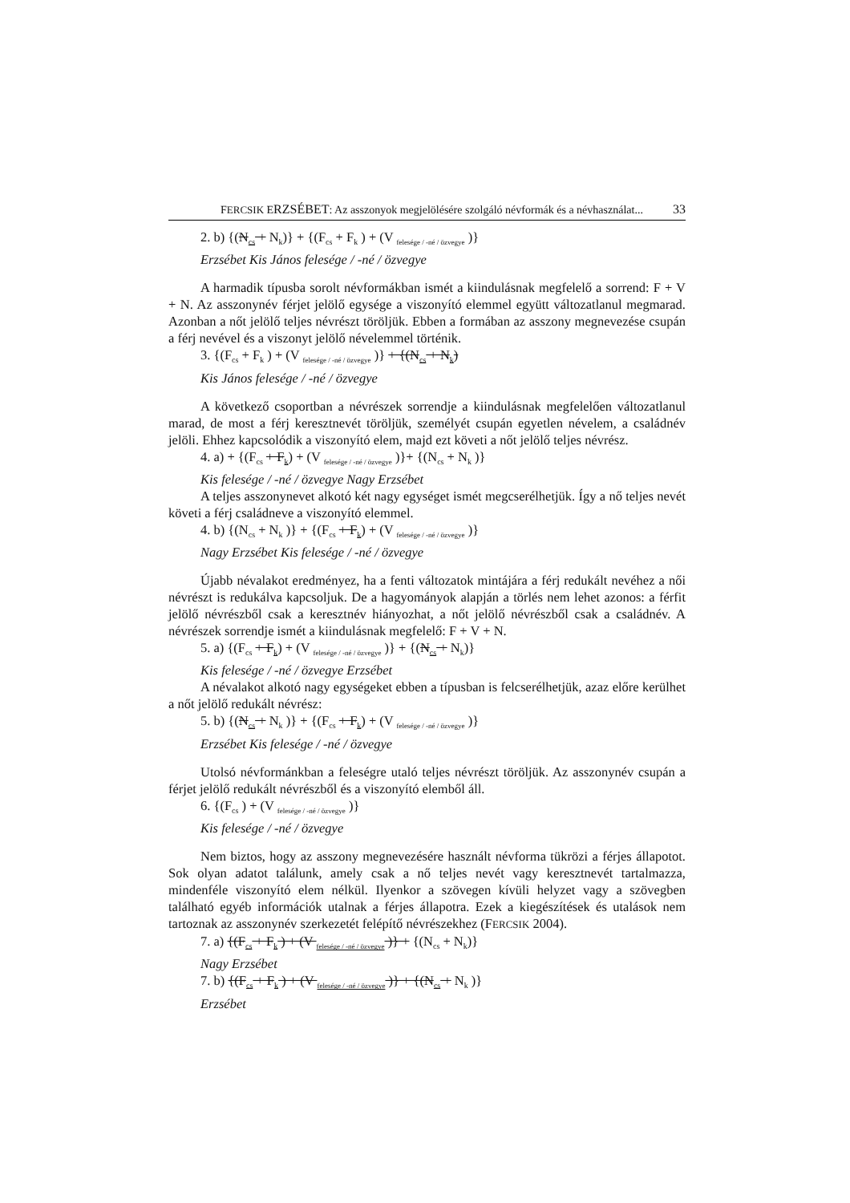FERCSIK ERZSÉBET: Az asszonyok megjelölésére szolgáló névformák és a névhasználat... 33
2. b) {(N<sub>cs</sub> + N<sub>k</sub>)} + {(F<sub>cs</sub> + F<sub>k</sub> ) + (V <sub>felesége / -né / özvegye</sub> )}
Erzsébet Kis János felesége / -né / özvegye
A harmadik típusba sorolt névformákban ismét a kiindulásnak megfelelő a sorrend: F + V + N. Az asszonynév férjet jelölő egysége a viszonyító elemmel együtt változatlanul megmarad. Azonban a nőt jelölő teljes névrészt töröljük. Ebben a formában az asszony megnevezése csupán a férj nevével és a viszonyt jelölő névelemmel történik.
3. {(F<sub>cs</sub> + F<sub>k</sub> ) + (V <sub>felesége / -né / özvegye</sub> )} + {(N<sub>cs</sub> + N<sub>k</sub>)
Kis János felesége / -né / özvegye
A következő csoportban a névrészek sorrendje a kiindulásnak megfelelően változatlanul marad, de most a férj keresztnevét töröljük, személyét csupán egyetlen névelem, a családnév jelöli. Ehhez kapcsolódik a viszonyító elem, majd ezt követi a nőt jelölő teljes névrész.
4. a) + {(F<sub>cs</sub> + F<sub>k</sub>) + (V <sub>felesége / -né / özvegye</sub> )}+ {(N<sub>cs</sub> + N<sub>k</sub> )}
Kis felesége / -né / özvegye Nagy Erzsébet
A teljes asszonynevet alkotó két nagy egységet ismét megcserélhetjük. Így a nő teljes nevét követi a férj családneve a viszonyító elemmel.
4. b) {(N<sub>cs</sub> + N<sub>k</sub> )} + {(F<sub>cs</sub> + F<sub>k</sub>) + (V <sub>felesége / -né / özvegye</sub> )}
Nagy Erzsébet Kis felesége / -né / özvegye
Újabb névalakot eredményez, ha a fenti változatok mintájára a férj redukált nevéhez a női névrészt is redukálva kapcsoljuk. De a hagyományok alapján a törlés nem lehet azonos: a férfit jelölő névrészből csak a keresztnév hiányozhat, a nőt jelölő névrészből csak a családnév. A névrészek sorrendje ismét a kiindulásnak megfelelő: F + V + N.
5. a) {(F<sub>cs</sub> + F<sub>k</sub>) + (V <sub>felesége / -né / özvegye</sub> )} + {(N<sub>cs</sub> + N<sub>k</sub>)}
Kis felesége / -né / özvegye Erzsébet
A névalakot alkotó nagy egységeket ebben a típusban is felcserélhetjük, azaz előre kerülhet a nőt jelölő redukált névrész:
5. b) {(N<sub>cs</sub> + N<sub>k</sub> )} + {(F<sub>cs</sub> + F<sub>k</sub>) + (V <sub>felesége / -né / özvegye</sub> )}
Erzsébet Kis felesége / -né / özvegye
Utolsó névformánkban a feleségre utaló teljes névrészt töröljük. Az asszonynév csupán a férjet jelölő redukált névrészből és a viszonyító elemből áll.
6. {(F<sub>cs</sub> ) + (V <sub>felesége / -né / özvegye</sub> )}
Kis felesége / -né / özvegye
Nem biztos, hogy az asszony megnevezésére használt névforma tükrözi a férjes állapotot. Sok olyan adatot találunk, amely csak a nő teljes nevét vagy keresztnevét tartalmazza, mindenféle viszonyító elem nélkül. Ilyenkor a szövegen kívüli helyzet vagy a szövegben található egyéb információk utalnak a férjes állapotra. Ezek a kiegészítések és utalások nem tartoznak az asszonynév szerkezetét felépítő névrészekhez (FERCSIK 2004).
7. a) {(F<sub>cs</sub> + F<sub>k</sub> ) + (V <sub>felesége / -né / özvegye</sub> )} + {(N<sub>cs</sub> + N<sub>k</sub>)}
Nagy Erzsébet
7. b) {(F<sub>cs</sub> + F<sub>k</sub> ) + (V <sub>felesége / -né / özvegye</sub> )} + {(N<sub>cs</sub> + N<sub>k</sub> )}
Erzsébet